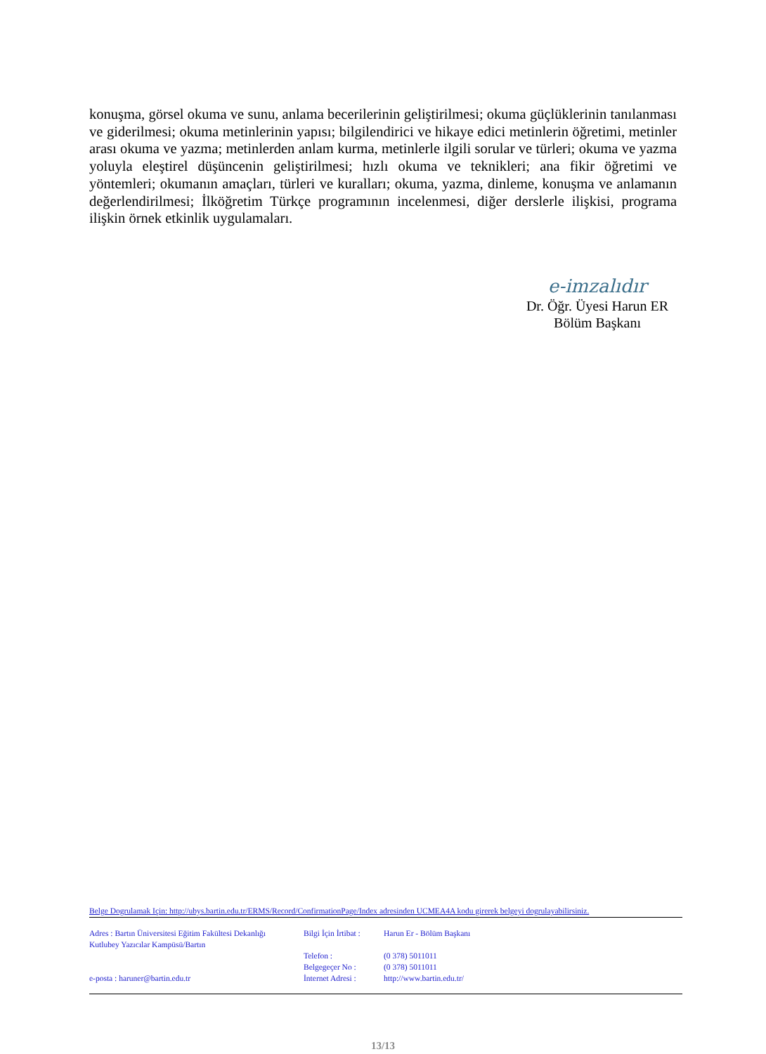konuşma, görsel okuma ve sunu, anlama becerilerinin geliştirilmesi; okuma güçlüklerinin tanılanması ve giderilmesi; okuma metinlerinin yapısı; bilgilendirici ve hikaye edici metinlerin öğretimi, metinler arası okuma ve yazma; metinlerden anlam kurma, metinlerle ilgili sorular ve türleri; okuma ve yazma yoluyla eleştirel düşüncenin geliştirilmesi; hızlı okuma ve teknikleri; ana fikir öğretimi ve yöntemleri; okumanın amaçları, türleri ve kuralları; okuma, yazma, dinleme, konuşma ve anlamanın değerlendirilmesi; İlköğretim Türkçe programının incelenmesi, diğer derslerle ilişkisi, programa ilişkin örnek etkinlik uygulamaları.
e-imzalıdır
Dr. Öğr. Üyesi Harun ER
Bölüm Başkanı
Belge Dogrulamak Için: http://ubys.bartin.edu.tr/ERMS/Record/ConfirmationPage/Index adresinden UCMEA4A kodu girerek belgeyi dogrulayabilirsiniz.
Adres : Bartın Üniversitesi Eğitim Fakültesi Dekanlığı
Kutlubey Yazıcılar Kampüsü/Bartın
e-posta : haruner@bartin.edu.tr
Bilgi İçin İrtibat :
Telefon :
Belgegeçer No :
İnternet Adresi :
Harun Er - Bölüm Başkanı
(0 378) 5011011
(0 378) 5011011
http://www.bartin.edu.tr/
13/13